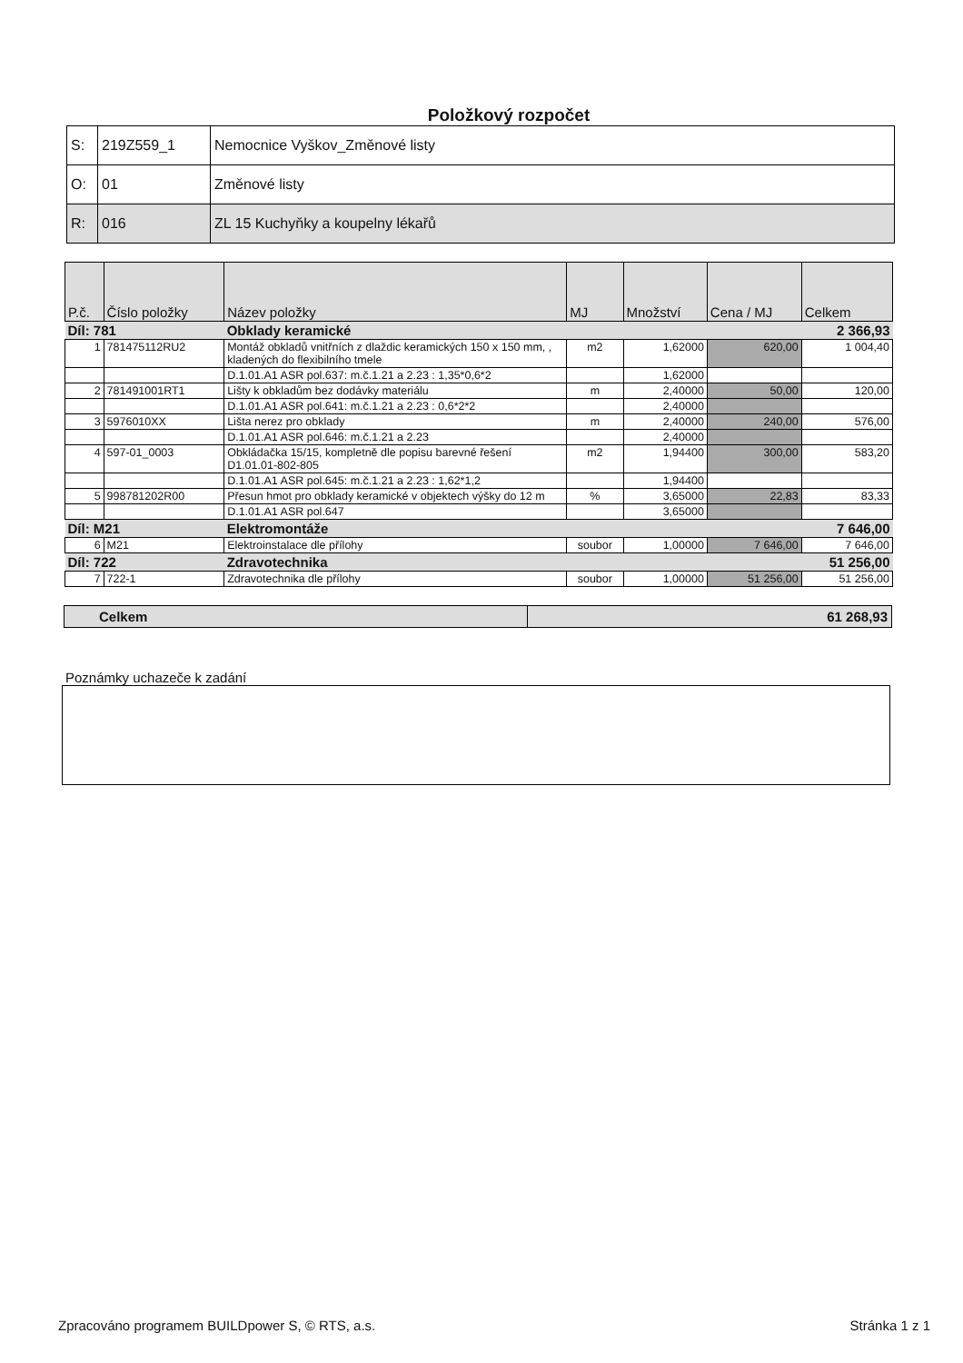Položkový rozpočet
| S: | 219Z559_1 | Nemocnice Vyškov_Změnové listy |
| O: | 01 | Změnové listy |
| R: | 016 | ZL 15 Kuchyňky a koupelny lékařů |
| P.č. | Číslo položky | Název položky | MJ | Množství | Cena / MJ | Celkem |
| --- | --- | --- | --- | --- | --- | --- |
| Díl: 781 | | Obklady keramické | | | | 2 366,93 |
| 1 | 781475112RU2 | Montáž obkladů vnitřních z dlaždic keramických 150 x 150 mm, , kladených do flexibilního tmele | m2 | 1,62000 | 620,00 | 1 004,40 |
| | | D.1.01.A1 ASR pol.637: m.č.1.21 a 2.23 : 1,35*0,6*2 | | 1,62000 | | |
| 2 | 781491001RT1 | Lišty k obkladům bez dodávky materiálu | m | 2,40000 | 50,00 | 120,00 |
| | | D.1.01.A1 ASR pol.641: m.č.1.21 a 2.23 : 0,6*2*2 | | 2,40000 | | |
| 3 | 5976010XX | Lišta nerez pro obklady | m | 2,40000 | 240,00 | 576,00 |
| | | D.1.01.A1 ASR pol.646: m.č.1.21 a 2.23 | | 2,40000 | | |
| 4 | 597-01_0003 | Obkládačka 15/15, kompletně dle popisu barevné řešení D1.01.01-802-805 | m2 | 1,94400 | 300,00 | 583,20 |
| | | D.1.01.A1 ASR pol.645: m.č.1.21 a 2.23 : 1,62*1,2 | | 1,94400 | | |
| 5 | 998781202R00 | Přesun hmot pro obklady keramické v objektech výšky do 12 m | % | 3,65000 | 22,83 | 83,33 |
| | | D.1.01.A1 ASR pol.647 | | 3,65000 | | |
| Díl: M21 | | Elektromontáže | | | | 7 646,00 |
| 6 | M21 | Elektroinstalace dle přílohy | soubor | 1,00000 | 7 646,00 | 7 646,00 |
| Díl: 722 | | Zdravotechnika | | | | 51 256,00 |
| 7 | 722-1 | Zdravotechnika dle přílohy | soubor | 1,00000 | 51 256,00 | 51 256,00 |
| Celkem | 61 268,93 |
Poznámky uchazeče k zadání
Zpracováno programem BUILDpower S, © RTS, a.s. Stránka 1 z 1